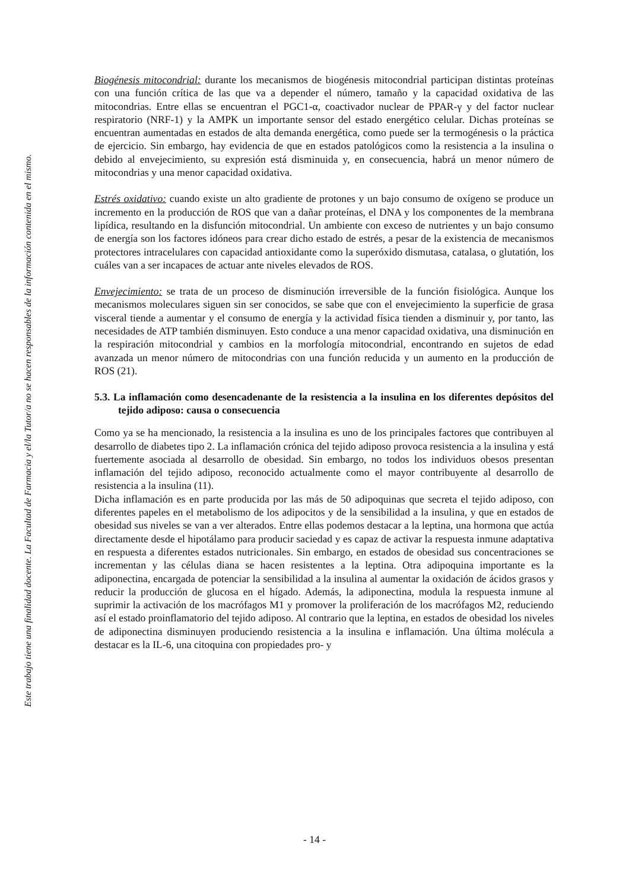Este trabajo tiene una finalidad docente. La Facultad de Farmacia y el/la Tutor/a no se hacen responsables de la información contenida en el mismo.
Biogénesis mitocondrial: durante los mecanismos de biogénesis mitocondrial participan distintas proteínas con una función crítica de las que va a depender el número, tamaño y la capacidad oxidativa de las mitocondrias. Entre ellas se encuentran el PGC1-α, coactivador nuclear de PPAR-γ y del factor nuclear respiratorio (NRF-1) y la AMPK un importante sensor del estado energético celular. Dichas proteínas se encuentran aumentadas en estados de alta demanda energética, como puede ser la termogénesis o la práctica de ejercicio. Sin embargo, hay evidencia de que en estados patológicos como la resistencia a la insulina o debido al envejecimiento, su expresión está disminuida y, en consecuencia, habrá un menor número de mitocondrias y una menor capacidad oxidativa.
Estrés oxidativo: cuando existe un alto gradiente de protones y un bajo consumo de oxígeno se produce un incremento en la producción de ROS que van a dañar proteínas, el DNA y los componentes de la membrana lipídica, resultando en la disfunción mitocondrial. Un ambiente con exceso de nutrientes y un bajo consumo de energía son los factores idóneos para crear dicho estado de estrés, a pesar de la existencia de mecanismos protectores intracelulares con capacidad antioxidante como la superóxido dismutasa, catalasa, o glutatión, los cuáles van a ser incapaces de actuar ante niveles elevados de ROS.
Envejecimiento: se trata de un proceso de disminución irreversible de la función fisiológica. Aunque los mecanismos moleculares siguen sin ser conocidos, se sabe que con el envejecimiento la superficie de grasa visceral tiende a aumentar y el consumo de energía y la actividad física tienden a disminuir y, por tanto, las necesidades de ATP también disminuyen. Esto conduce a una menor capacidad oxidativa, una disminución en la respiración mitocondrial y cambios en la morfología mitocondrial, encontrando en sujetos de edad avanzada un menor número de mitocondrias con una función reducida y un aumento en la producción de ROS (21).
5.3. La inflamación como desencadenante de la resistencia a la insulina en los diferentes depósitos del tejido adiposo: causa o consecuencia
Como ya se ha mencionado, la resistencia a la insulina es uno de los principales factores que contribuyen al desarrollo de diabetes tipo 2. La inflamación crónica del tejido adiposo provoca resistencia a la insulina y está fuertemente asociada al desarrollo de obesidad. Sin embargo, no todos los individuos obesos presentan inflamación del tejido adiposo, reconocido actualmente como el mayor contribuyente al desarrollo de resistencia a la insulina (11).
Dicha inflamación es en parte producida por las más de 50 adipoquinas que secreta el tejido adiposo, con diferentes papeles en el metabolismo de los adipocitos y de la sensibilidad a la insulina, y que en estados de obesidad sus niveles se van a ver alterados. Entre ellas podemos destacar a la leptina, una hormona que actúa directamente desde el hipotálamo para producir saciedad y es capaz de activar la respuesta inmune adaptativa en respuesta a diferentes estados nutricionales. Sin embargo, en estados de obesidad sus concentraciones se incrementan y las células diana se hacen resistentes a la leptina. Otra adipoquina importante es la adiponectina, encargada de potenciar la sensibilidad a la insulina al aumentar la oxidación de ácidos grasos y reducir la producción de glucosa en el hígado. Además, la adiponectina, modula la respuesta inmune al suprimir la activación de los macrófagos M1 y promover la proliferación de los macrófagos M2, reduciendo así el estado proinflamatorio del tejido adiposo. Al contrario que la leptina, en estados de obesidad los niveles de adiponectina disminuyen produciendo resistencia a la insulina e inflamación. Una última molécula a destacar es la IL-6, una citoquina con propiedades pro- y
- 14 -